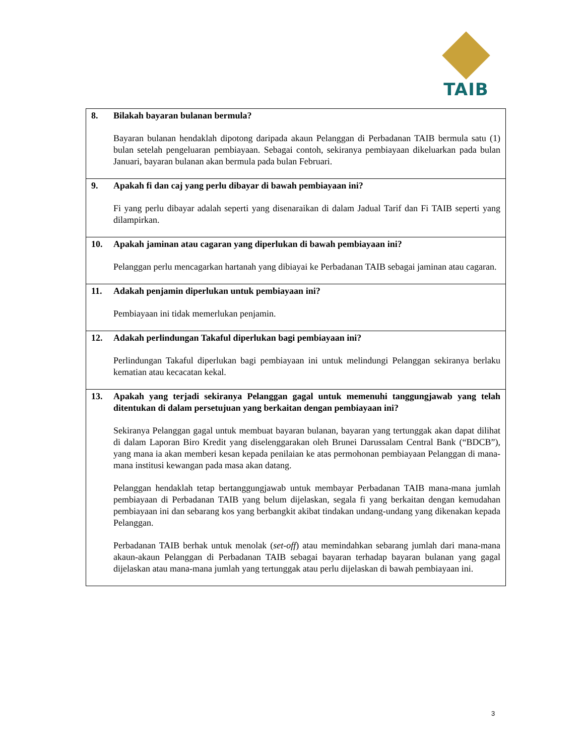TAIB
| 8. | Bilakah bayaran bulanan bermula? Bayaran bulanan hendaklah dipotong daripada akaun Pelanggan di Perbadanan TAIB bermula satu (1) bulan setelah pengeluaran pembiayaan. Sebagai contoh, sekiranya pembiayaan dikeluarkan pada bulan Januari, bayaran bulanan akan bermula pada bulan Februari. |
| 9. | Apakah fi dan caj yang perlu dibayar di bawah pembiayaan ini? Fi yang perlu dibayar adalah seperti yang disenaraikan di dalam Jadual Tarif dan Fi TAIB seperti yang dilampirkan. |
| 10. | Apakah jaminan atau cagaran yang diperlukan di bawah pembiayaan ini? Pelanggan perlu mencagarkan hartanah yang dibiayai ke Perbadanan TAIB sebagai jaminan atau cagaran. |
| 11. | Adakah penjamin diperlukan untuk pembiayaan ini? Pembiayaan ini tidak memerlukan penjamin. |
| 12. | Adakah perlindungan Takaful diperlukan bagi pembiayaan ini? Perlindungan Takaful diperlukan bagi pembiayaan ini untuk melindungi Pelanggan sekiranya berlaku kematian atau kecacatan kekal. |
| 13. | Apakah yang terjadi sekiranya Pelanggan gagal untuk memenuhi tanggungjawab yang telah ditentukan di dalam persetujuan yang berkaitan dengan pembiayaan ini? Sekiranya Pelanggan gagal untuk membuat bayaran bulanan, bayaran yang tertunggak akan dapat dilihat di dalam Laporan Biro Kredit yang diselenggarakan oleh Brunei Darussalam Central Bank (“BDCB”), yang mana ia akan memberi kesan kepada penilaian ke atas permohonan pembiayaan Pelanggan di mana-mana institusi kewangan pada masa akan datang. Pelanggan hendaklah tetap bertanggungjawab untuk membayar Perbadanan TAIB mana-mana jumlah pembiayaan di Perbadanan TAIB yang belum dijelaskan, segala fi yang berkaitan dengan kemudahan pembiayaan ini dan sebarang kos yang berbangkit akibat tindakan undang-undang yang dikenakan kepada Pelanggan. Perbadanan TAIB berhak untuk menolak ( set-off ) atau memindahkan sebarang jumlah dari mana-mana akaun-akaun Pelanggan di Perbadanan TAIB sebagai bayaran terhadap bayaran bulanan yang gagal dijelaskan atau mana-mana jumlah yang tertunggak atau perlu dijelaskan di bawah pembiayaan ini. |
3